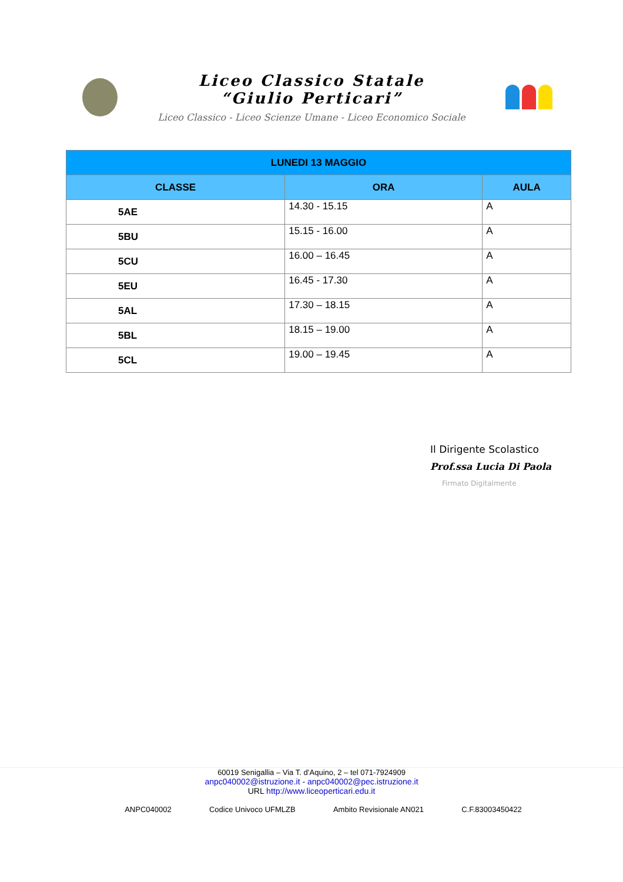Liceo Classico Statale
“Giulio Perticari”
Liceo Classico - Liceo Scienze Umane - Liceo Economico Sociale
| LUNEDI 13 MAGGIO | | |
| CLASSE | ORA | AULA |
| 5AE | 14.30 - 15.15 | A |
| 5BU | 15.15 - 16.00 | A |
| 5CU | 16.00 – 16.45 | A |
| 5EU | 16.45 - 17.30 | A |
| 5AL | 17.30 – 18.15 | A |
| 5BL | 18.15 – 19.00 | A |
| 5CL | 19.00 – 19.45 | A |
Il Dirigente Scolastico
Prof.ssa Lucia Di Paola
Firmato Digitalmente
60019 Senigallia – Via T. d’Aquino, 2 – tel 071-7924909
anpc040002@istruzione.it - anpc040002@pec.istruzione.it
URL http://www.liceoperticari.edu.it
ANPC040002 Codice Univoco UFMLZB Ambito Revisionale AN021 C.F.83003450422